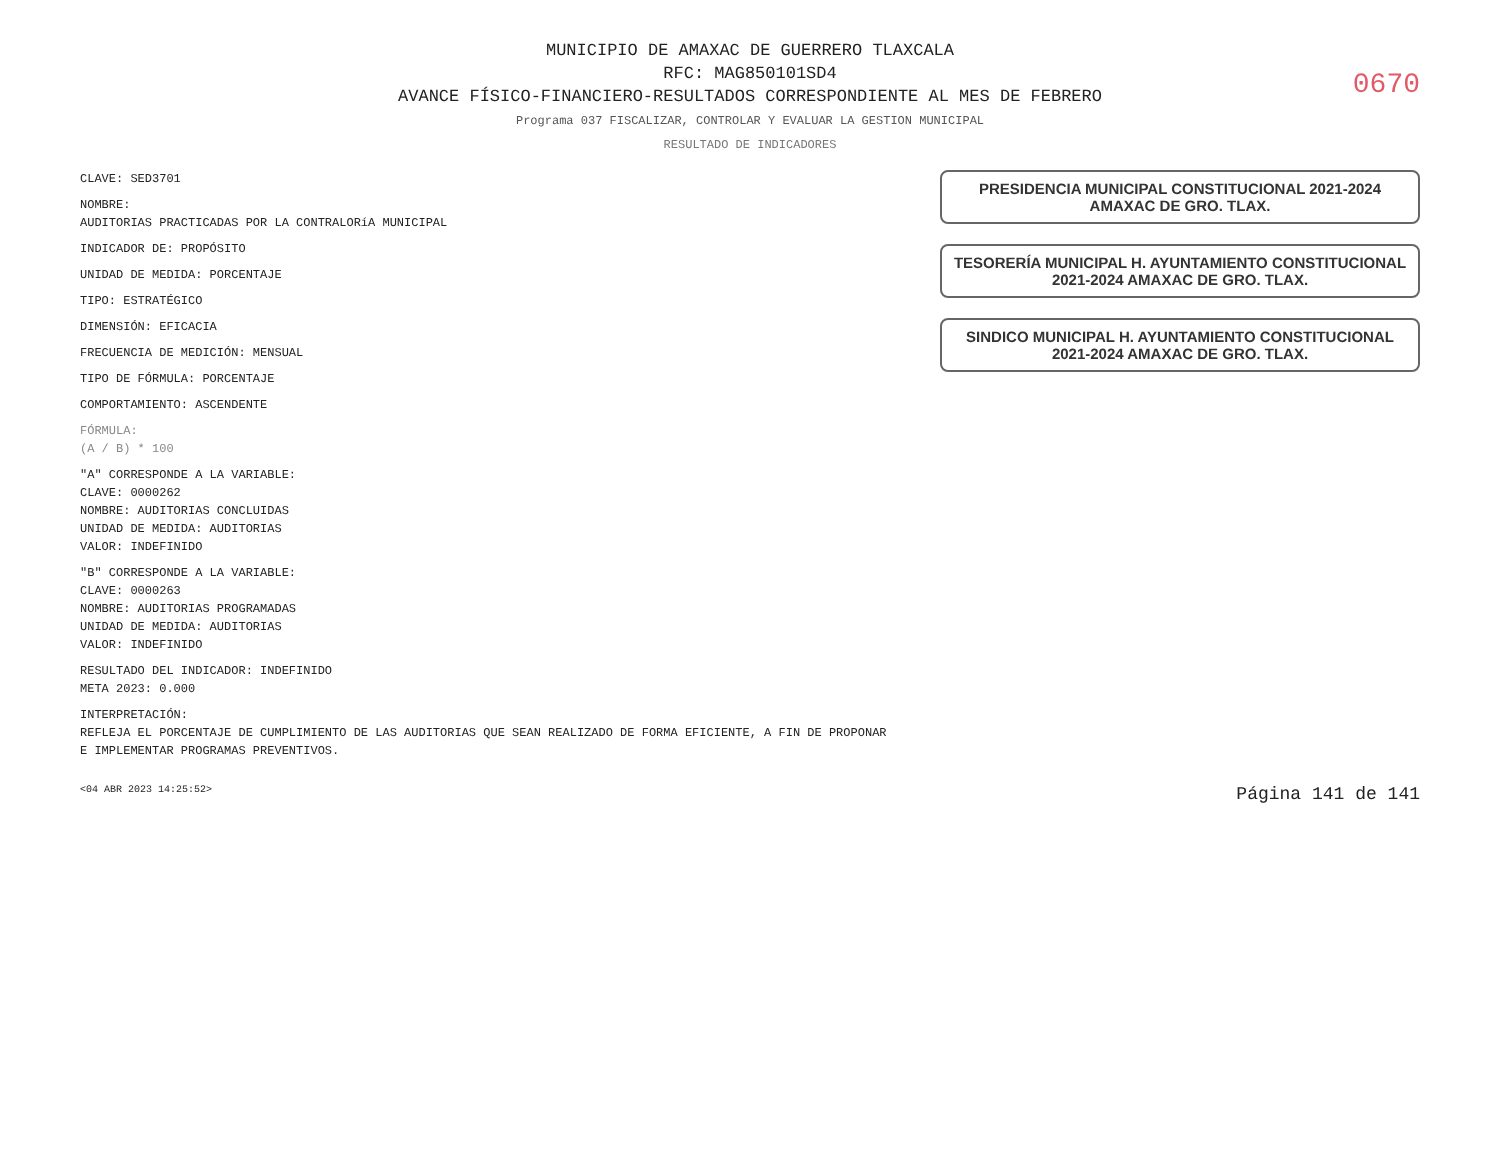MUNICIPIO DE AMAXAC DE GUERRERO TLAXCALA
RFC: MAG850101SD4
AVANCE FÍSICO-FINANCIERO-RESULTADOS CORRESPONDIENTE AL MES DE FEBRERO
0670
Programa 037 FISCALIZAR, CONTROLAR Y EVALUAR LA GESTION MUNICIPAL
RESULTADO DE INDICADORES
CLAVE: SED3701
NOMBRE:
AUDITORIAS PRACTICADAS POR LA CONTRALORíA MUNICIPAL
INDICADOR DE: PROPÓSITO
UNIDAD DE MEDIDA: PORCENTAJE
TIPO: ESTRATÉGICO
DIMENSIÓN: EFICACIA
FRECUENCIA DE MEDICIÓN: MENSUAL
TIPO DE FÓRMULA: PORCENTAJE
COMPORTAMIENTO: ASCENDENTE
FÓRMULA:
(A / B) * 100
"A" CORRESPONDE A LA VARIABLE:
CLAVE: 0000262
NOMBRE: AUDITORIAS CONCLUIDAS
UNIDAD DE MEDIDA: AUDITORIAS
VALOR: INDEFINIDO
"B" CORRESPONDE A LA VARIABLE:
CLAVE: 0000263
NOMBRE: AUDITORIAS PROGRAMADAS
UNIDAD DE MEDIDA: AUDITORIAS
VALOR: INDEFINIDO
RESULTADO DEL INDICADOR: INDEFINIDO
META 2023: 0.000
INTERPRETACIÓN:
REFLEJA EL PORCENTAJE DE CUMPLIMIENTO DE LAS AUDITORIAS QUE SEAN REALIZADO DE FORMA EFICIENTE, A FIN DE PROPONAR E IMPLEMENTAR PROGRAMAS PREVENTIVOS.
PRESIDENCIA MUNICIPAL CONSTITUCIONAL 2021-2024 AMAXAC DE GRO. TLAX.
TESORERÍA MUNICIPAL H. AYUNTAMIENTO CONSTITUCIONAL 2021-2024 AMAXAC DE GRO. TLAX.
SINDICO MUNICIPAL H. AYUNTAMIENTO CONSTITUCIONAL 2021-2024 AMAXAC DE GRO. TLAX.
<04 ABR 2023 14:25:52> Página 141 de 141